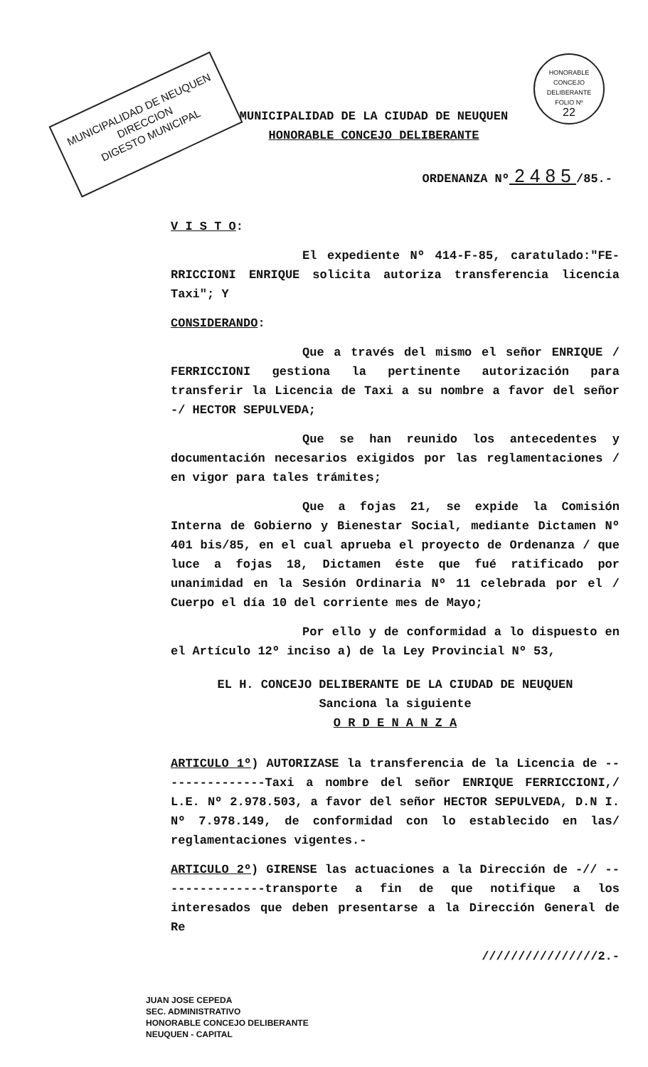MUNICIPALIDAD DE NEUQUEN
DIRECCION
DIGESTO MUNICIPAL
HONORABLE CONCEJO DELIBERANTE
FOLIO Nº
22
MUNICIPALIDAD DE LA CIUDAD DE NEUQUEN
HONORABLE CONCEJO DELIBERANTE
ORDENANZA Nº 2 4 8 5 /85.-
V I S T O:
El expediente Nº 414-F-85, caratulado:"FE-RRICCIONI ENRIQUE solicita autoriza transferencia licencia Taxi"; Y
CONSIDERANDO:
Que a través del mismo el señor ENRIQUE / FERRICCIONI gestiona la pertinente autorización para transferir la Licencia de Taxi a su nombre a favor del señor -/ HECTOR SEPULVEDA;
Que se han reunido los antecedentes y documentación necesarios exigidos por las reglamentaciones / en vigor para tales trámites;
Que a fojas 21, se expide la Comisión Interna de Gobierno y Bienestar Social, mediante Dictamen Nº 401 bis/85, en el cual aprueba el proyecto de Ordenanza / que luce a fojas 18, Dictamen éste que fué ratificado por unanimidad en la Sesión Ordinaria Nº 11 celebrada por el / Cuerpo el día 10 del corriente mes de Mayo;
Por ello y de conformidad a lo dispuesto en el Artículo 12º inciso a) de la Ley Provincial Nº 53,
EL H. CONCEJO DELIBERANTE DE LA CIUDAD DE NEUQUEN
Sanciona la siguiente
O R D E N A N Z A
ARTICULO 1º) AUTORIZASE la transferencia de la Licencia de ---------------Taxi a nombre del señor ENRIQUE FERRICCIONI,/ L.E. Nº 2.978.503, a favor del señor HECTOR SEPULVEDA, D.N I. Nº 7.978.149, de conformidad con lo establecido en las/ reglamentaciones vigentes.-
ARTICULO 2º) GIRENSE las actuaciones a la Dirección de -// ---------------transporte a fin de que notifique a los interesados que deben presentarse a la Dirección General de Re
////////////////2.-
JUAN JOSE CEPEDA
SEC. ADMINISTRATIVO
HONORABLE CONCEJO DELIBERANTE
NEUQUEN - CAPITAL